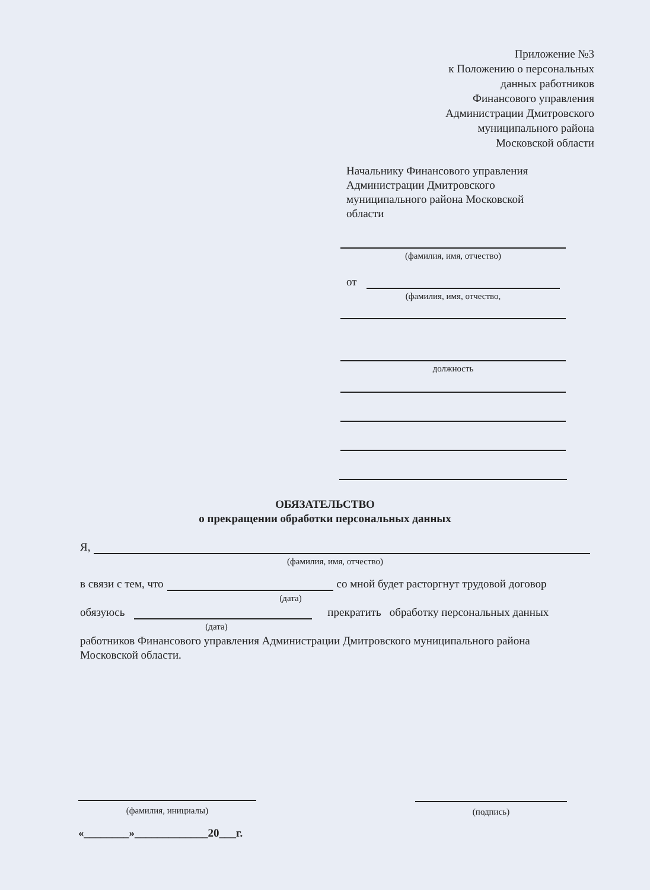Приложение №3
к Положению о персональных
данных работников
Финансового управления
Администрации Дмитровского
муниципального района
Московской области
Начальнику Финансового управления Администрации Дмитровского муниципального района Московской области
(фамилия, имя, отчество)
от
(фамилия, имя, отчество,
должность
ОБЯЗАТЕЛЬСТВО
о прекращении обработки персональных данных
Я,
(фамилия, имя, отчество)
в связи с тем, что
со мной будет расторгнут трудовой договор
(дата)
обязуюсь
прекратить обработку персональных данных
(дата)
работников Финансового управления Администрации Дмитровского муниципального района Московской области.
(фамилия, инициалы)
«________»_____________20___г.
(подпись)